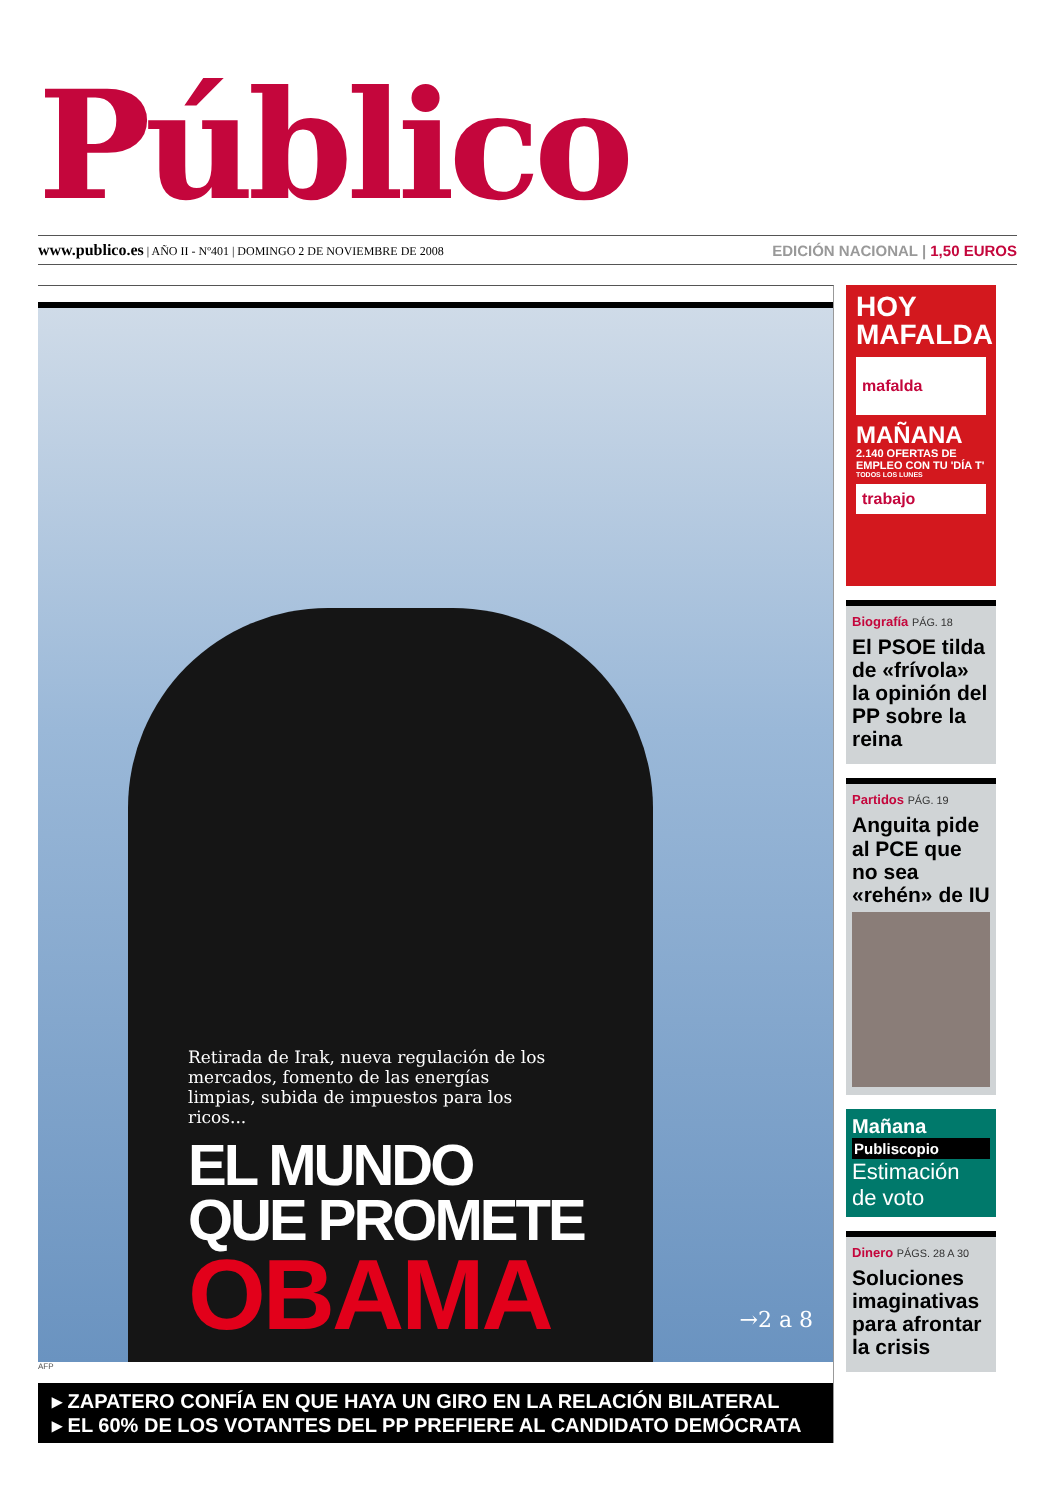Público
www.publico.es | AÑO II - Nº401 | DOMINGO 2 DE NOVIEMBRE DE 2008
EDICIÓN NACIONAL | 1,50 EUROS
Retirada de Irak, nueva regulación de los mercados, fomento de las energías limpias, subida de impuestos para los ricos...
EL MUNDO
QUE PROMETE
OBAMA
→2 a 8
AFP
▸ ZAPATERO CONFÍA EN QUE HAYA UN GIRO EN LA RELACIÓN BILATERAL
▸ EL 60% DE LOS VOTANTES DEL PP PREFIERE AL CANDIDATO DEMÓCRATA
HOY
MAFALDA
mafalda
MAÑANA
2.140 OFERTAS DE EMPLEO CON TU 'DÍA T'
TODOS LOS LUNES
trabajo
Biografía PÁG. 18
El PSOE tilda de «frívola» la opinión del PP sobre la reina
Partidos PÁG. 19
Anguita pide al PCE que no sea «rehén» de IU
Mañana
Publiscopio
Estimación de voto
Dinero PÁGS. 28 A 30
Soluciones imaginativas para afrontar la crisis